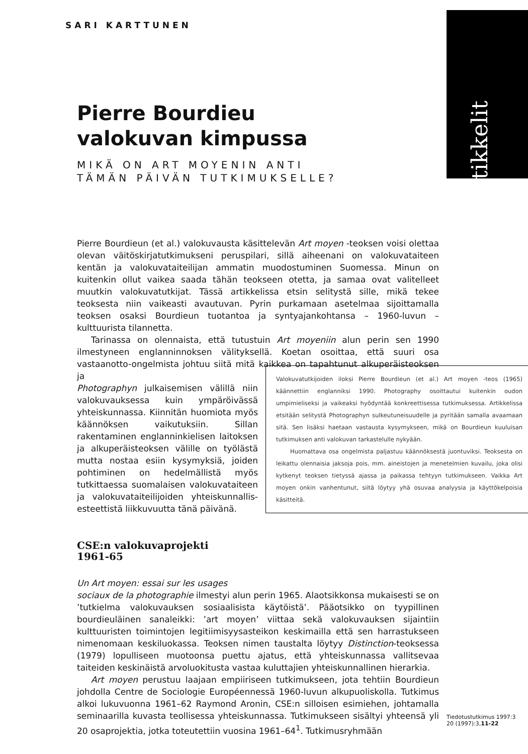SARI KARTTUNEN
artikkelit
Pierre Bourdieu
valokuvan kimpussa
MIKÄ ON ART MOYENIN ANTI
TÄMÄN PÄIVÄN TUTKIMUKSELLE?
Pierre Bourdieun (et al.) valokuvausta käsittelevän Art moyen -teoksen voisi olettaa olevan väitöskirjatutkimukseni peruspilari, sillä aiheenani on valokuvataiteen kentän ja valokuvataiteilijan ammatin muodostuminen Suomessa. Minun on kuitenkin ollut vaikea saada tähän teokseen otetta, ja samaa ovat valitelleet muutkin valokuvatutkijat. Tässä artikkelissa etsin selitystä sille, mikä tekee teoksesta niin vaikeasti avautuvan. Pyrin purkamaan asetelmaa sijoittamalla teoksen osaksi Bourdieun tuotantoa ja syntyajankohtansa – 1960-luvun – kulttuurista tilannetta.
Tarinassa on olennaista, että tutustuin Art moyeniin alun perin sen 1990 ilmestyneen englanninnoksen välityksellä. Koetan osoittaa, että suuri osa vastaanotto-ongelmista johtuu siitä mitä kaikkea on tapahtunut alkuperäisteoksen ja
Photographyn julkaisemisen välillä niin valokuvauksessa kuin ympäröivässä yhteiskunnassa. Kiinnitän huomiota myös käännöksen vaikutuksiin. Sillan rakentaminen englanninkielisen laitoksen ja alkuperäisteoksen välille on työlästä mutta nostaa esiin kysymyksiä, joiden pohtiminen on hedelmällistä myös tutkittaessa suomalaisen valokuvataiteen ja valokuvataiteilijoiden yhteiskunnallis-esteettistä liikkuvuutta tänä päivänä.
CSE:n valokuvaprojekti
1961-65
Un Art moyen: essai sur les usages
sociaux de la photographie ilmestyi alun perin 1965. Alaotsikkonsa mukaisesti se on ’tutkielma valokuvauksen sosiaalisista käytöistä’. Pääotsikko on tyypillinen bourdieuläinen sanaleikki: ’art moyen’ viittaa sekä valokuvauksen sijaintiin kulttuuristen toimintojen legitiimisyysasteikon keskimailla että sen harrastukseen nimenomaan keskiluokassa. Teoksen nimen taustalta löytyy Distinction-teoksessa (1979) lopulliseen muotoonsa puettu ajatus, että yhteiskunnassa vallitsevaa taiteiden keskinäistä arvoluokitusta vastaa kuluttajien yhteiskunnallinen hierarkia.
Art moyen perustuu laajaan empiiriseen tutkimukseen, jota tehtiin Bourdieun johdolla Centre de Sociologie Européennessä 1960-luvun alkupuoliskolla. Tutkimus alkoi lukuvuonna 1961–62 Raymond Aronin, CSE:n silloisen esimiehen, johtamalla seminaarilla kuvasta teollisessa yhteiskunnassa. Tutkimukseen sisältyi yhteensä yli 20 osaprojektia, jotka toteutettiin vuosina 1961–64<sup>1</sup>. Tutkimusryhmään
Valokuvatutkijoiden iloksi Pierre Bourdieun (et al.) Art moyen -teos (1965) käännettiin englanniksi 1990. Photography osoittautui kuitenkin oudon umpimieliseksi ja vaikeaksi hyödyntää konkreettisessa tutkimuksessa. Artikkelissa etsitään selitystä Photographyn sulkeutuneisuudelle ja pyritään samalla avaamaan sitä. Sen lisäksi haetaan vastausta kysymykseen, mikä on Bourdieun kuuluisan tutkimuksen anti valokuvan tarkastelulle nykyään.
Huomattava osa ongelmista paljastuu käännöksestä juontuviksi. Teoksesta on leikattu olennaisia jaksoja pois, mm. aineistojen ja menetelmien kuvailu, joka olisi kytkenyt teoksen tietyssä ajassa ja paikassa tehtyyn tutkimukseen. Vaikka Art moyen onkin vanhentunut, siitä löytyy yhä osuvaa analyysia ja käyttökelpoisia käsitteitä.
Tiedotustutkimus 1997:3
20 (1997):3,11-22